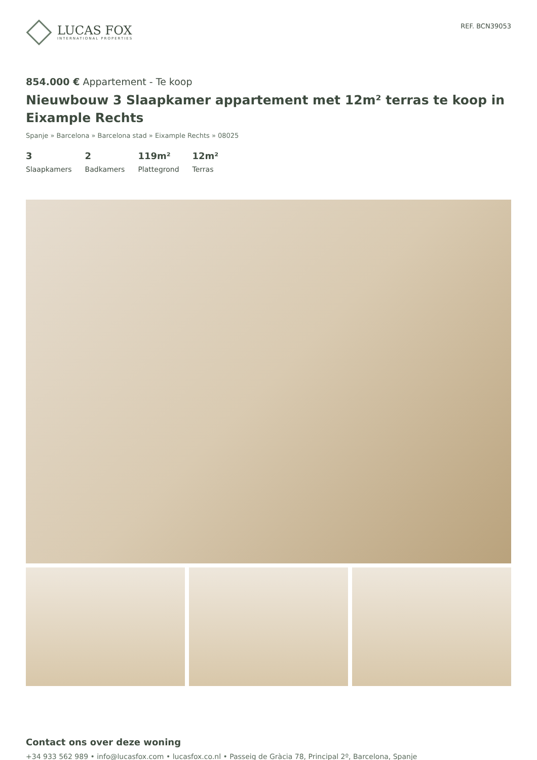LUCAS FOX
INTERNATIONAL PROPERTIES
REF. BCN39053
854.000 € Appartement - Te koop
Nieuwbouw 3 Slaapkamer appartement met 12m² terras te koop in Eixample Rechts
Spanje » Barcelona » Barcelona stad » Eixample Rechts » 08025
3
Slaapkamers
2
Badkamers
119m²
Plattegrond
12m²
Terras
Contact ons over deze woning
+34 933 562 989 • info@lucasfox.com • lucasfox.co.nl • Passeig de Gràcia 78, Principal 2º, Barcelona, Spanje